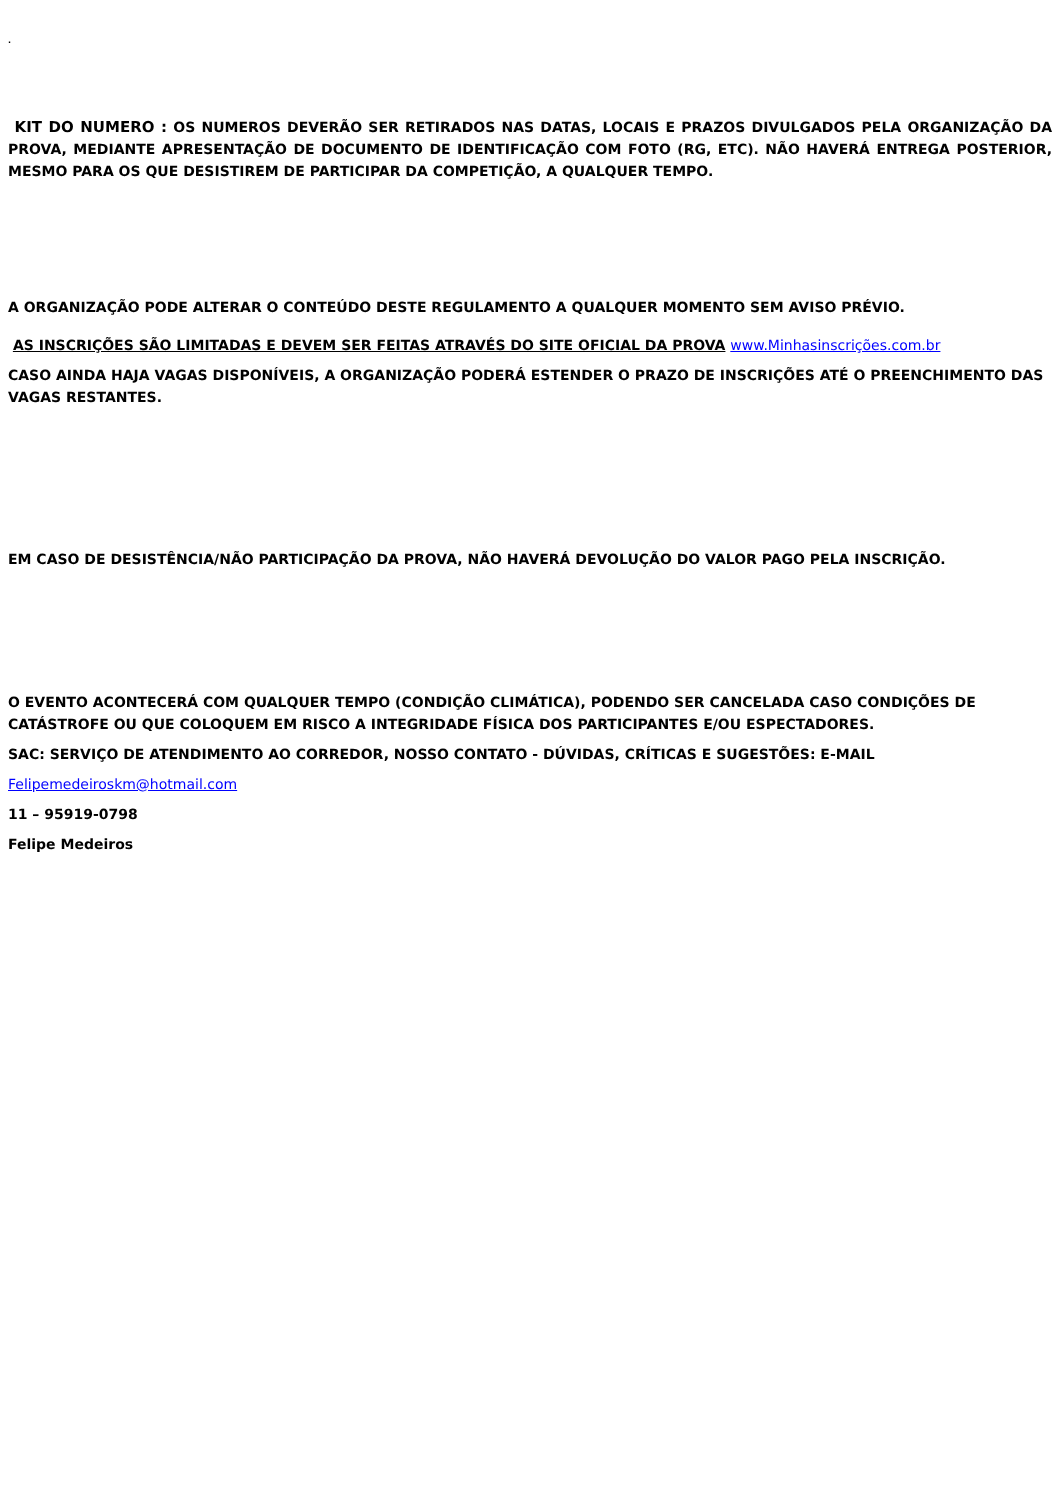.
KIT DO NUMERO : OS NUMEROS DEVERÃO SER RETIRADOS NAS DATAS, LOCAIS E PRAZOS DIVULGADOS PELA ORGANIZAÇÃO DA PROVA, MEDIANTE APRESENTAÇÃO DE DOCUMENTO DE IDENTIFICAÇÃO COM FOTO (RG, ETC). NÃO HAVERÁ ENTREGA POSTERIOR, MESMO PARA OS QUE DESISTIREM DE PARTICIPAR DA COMPETIÇÃO, A QUALQUER TEMPO.
A ORGANIZAÇÃO PODE ALTERAR O CONTEÚDO DESTE REGULAMENTO A QUALQUER MOMENTO SEM AVISO PRÉVIO.
AS INSCRIÇÕES SÃO LIMITADAS E DEVEM SER FEITAS ATRAVÉS DO SITE OFICIAL DA PROVA www.Minhasinscrições.com.br
CASO AINDA HAJA VAGAS DISPONÍVEIS, A ORGANIZAÇÃO PODERÁ ESTENDER O PRAZO DE INSCRIÇÕES ATÉ O PREENCHIMENTO DAS VAGAS RESTANTES.
EM CASO DE DESISTÊNCIA/NÃO PARTICIPAÇÃO DA PROVA, NÃO HAVERÁ DEVOLUÇÃO DO VALOR PAGO PELA INSCRIÇÃO.
O EVENTO ACONTECERÁ COM QUALQUER TEMPO (CONDIÇÃO CLIMÁTICA), PODENDO SER CANCELADA CASO CONDIÇÕES DE CATÁSTROFE OU QUE COLOQUEM EM RISCO A INTEGRIDADE FÍSICA DOS PARTICIPANTES E/OU ESPECTADORES.
SAC: SERVIÇO DE ATENDIMENTO AO CORREDOR, NOSSO CONTATO - DÚVIDAS, CRÍTICAS E SUGESTÕES: E-MAIL
Felipemedeiroskm@hotmail.com
11 – 95919-0798
Felipe Medeiros